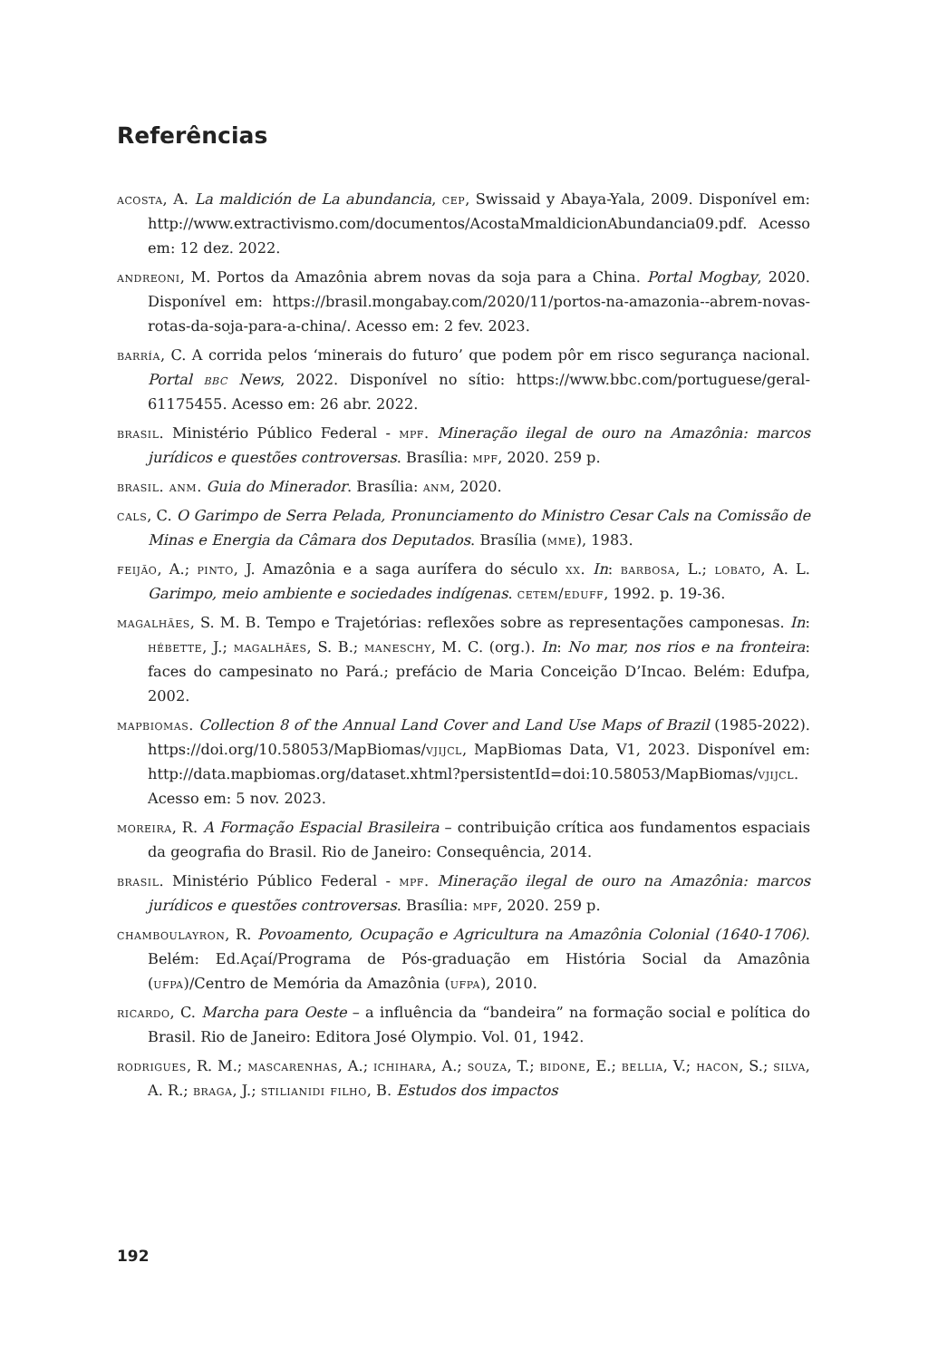Referências
acosta, A. La maldición de La abundancia, cep, Swissaid y Abaya-Yala, 2009. Disponível em: http://www.extractivismo.com/documentos/AcostaMmaldicionAbundancia09.pdf. Acesso em: 12 dez. 2022.
andreoni, M. Portos da Amazônia abrem novas da soja para a China. Portal Mogbay, 2020. Disponível em: https://brasil.mongabay.com/2020/11/portos-na-amazonia--abrem-novas-rotas-da-soja-para-a-china/. Acesso em: 2 fev. 2023.
barría, C. A corrida pelos ‘minerais do futuro’ que podem pôr em risco segurança nacional. Portal bbc News, 2022. Disponível no sítio: https://www.bbc.com/portuguese/geral-61175455. Acesso em: 26 abr. 2022.
brasil. Ministério Público Federal - mpf. Mineração ilegal de ouro na Amazônia: marcos jurídicos e questões controversas. Brasília: mpf, 2020. 259 p.
brasil. anm. Guia do Minerador. Brasília: anm, 2020.
cals, C. O Garimpo de Serra Pelada, Pronunciamento do Ministro Cesar Cals na Comissão de Minas e Energia da Câmara dos Deputados. Brasília (mme), 1983.
feijão, A.; pinto, J. Amazônia e a saga aurífera do século xx. In: barbosa, L.; lobato, A. L. Garimpo, meio ambiente e sociedades indígenas. cetem/eduff, 1992. p. 19-36.
magalhães, S. M. B. Tempo e Trajetórias: reflexões sobre as representações camponesas. In: hébette, J.; magalhães, S. B.; maneschy, M. C. (org.). In: No mar, nos rios e na fronteira: faces do campesinato no Pará.; prefácio de Maria Conceição D’Incao. Belém: Edufpa, 2002.
mapbiomas. Collection 8 of the Annual Land Cover and Land Use Maps of Brazil (1985-2022). https://doi.org/10.58053/MapBiomas/vjijcl, MapBiomas Data, V1, 2023. Disponível em: http://data.mapbiomas.org/dataset.xhtml?persistentId=doi:10.58053/MapBiomas/vjijcl. Acesso em: 5 nov. 2023.
moreira, R. A Formação Espacial Brasileira – contribuição crítica aos fundamentos espaciais da geografia do Brasil. Rio de Janeiro: Consequência, 2014.
brasil. Ministério Público Federal - mpf. Mineração ilegal de ouro na Amazônia: marcos jurídicos e questões controversas. Brasília: mpf, 2020. 259 p.
chamboulayron, R. Povoamento, Ocupação e Agricultura na Amazônia Colonial (1640-1706). Belém: Ed.Açaí/Programa de Pós-graduação em História Social da Amazônia (ufpa)/Centro de Memória da Amazônia (ufpa), 2010.
ricardo, C. Marcha para Oeste – a influência da “bandeira” na formação social e política do Brasil. Rio de Janeiro: Editora José Olympio. Vol. 01, 1942.
rodrigues, R. M.; mascarenhas, A.; ichihara, A.; souza, T.; bidone, E.; bellia, V.; hacon, S.; silva, A. R.; braga, J.; stilianidi filho, B. Estudos dos impactos
192